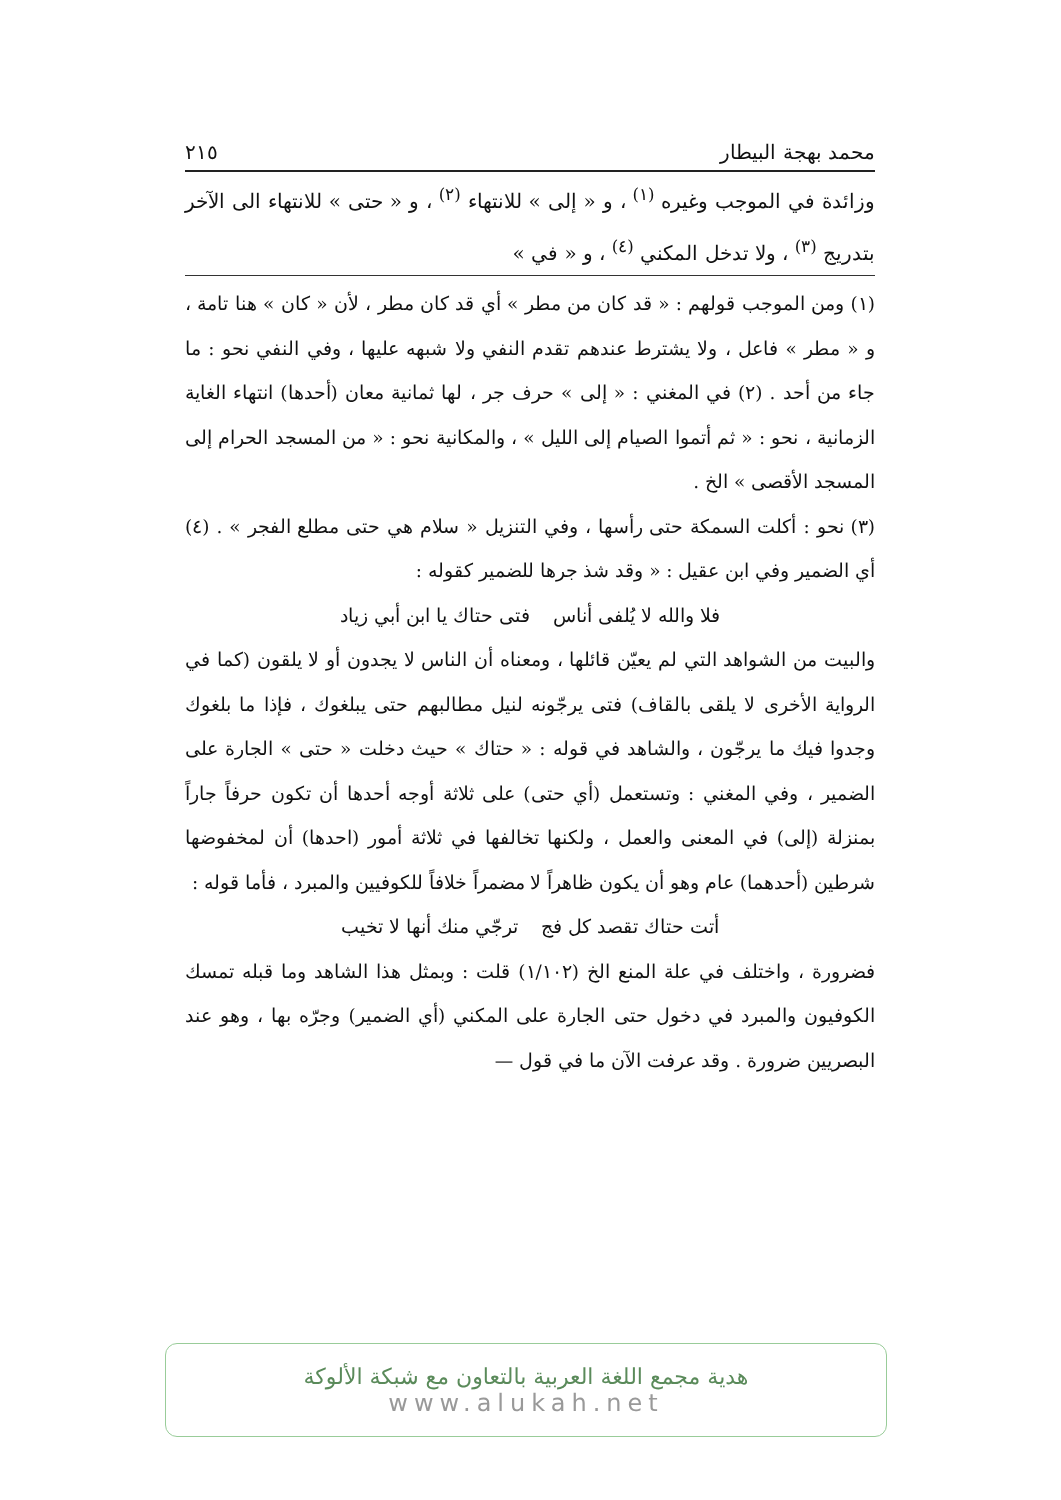محمد بهجة البيطار ٢١٥
وزائدة في الموجب وغيره <sup>(١)</sup> ، و « إلى » للانتهاء <sup>(٢)</sup> ، و « حتى » للانتهاء الى الآخر بتدريج <sup>(٣)</sup> ، ولا تدخل المكني <sup>(٤)</sup> ، و « في »
(١) ومن الموجب قولهم : « قد كان من مطر » أي قد كان مطر ، لأن « كان » هنا تامة ، و « مطر » فاعل ، ولا يشترط عندهم تقدم النفي ولا شبهه عليها ، وفي النفي نحو : ما جاء من أحد . (٢) في المغني : « إلى » حرف جر ، لها ثمانية معان (أحدها) انتهاء الغاية الزمانية ، نحو : « ثم أتموا الصيام إلى الليل » ، والمكانية نحو : « من المسجد الحرام إلى المسجد الأقصى » الخ .
(٣) نحو : أكلت السمكة حتى رأسها ، وفي التنزيل « سلام هي حتى مطلع الفجر » . (٤) أي الضمير وفي ابن عقيل : « وقد شذ جرها للضمير كقوله :
فلا والله لا يُلفى أناس فتى حتاك يا ابن أبي زياد
والبيت من الشواهد التي لم يعيّن قائلها ، ومعناه أن الناس لا يجدون أو لا يلقون (كما في الرواية الأخرى لا يلقى بالقاف) فتى يرجّونه لنيل مطالبهم حتى يبلغوك ، فإذا ما بلغوك وجدوا فيك ما يرجّون ، والشاهد في قوله : « حتاك » حيث دخلت « حتى » الجارة على الضمير ، وفي المغني : وتستعمل (أي حتى) على ثلاثة أوجه أحدها أن تكون حرفاً جاراً بمنزلة (إلى) في المعنى والعمل ، ولكنها تخالفها في ثلاثة أمور (احدها) أن لمخفوضها شرطين (أحدهما) عام وهو أن يكون ظاهراً لا مضمراً خلافاً للكوفيين والمبرد ، فأما قوله :
أتت حتاك تقصد كل فج ترجّي منك أنها لا تخيب
فضرورة ، واختلف في علة المنع الخ (١/١٠٢) قلت : وبمثل هذا الشاهد وما قبله تمسك الكوفيون والمبرد في دخول حتى الجارة على المكني (أي الضمير) وجرّه بها ، وهو عند البصريين ضرورة . وقد عرفت الآن ما في قول —
هدية مجمع اللغة العربية بالتعاون مع شبكة الألوكة
www.alukah.net